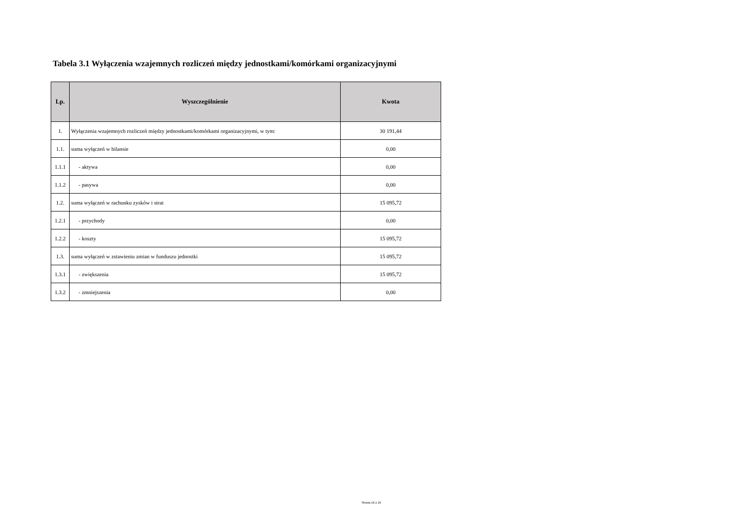Tabela 3.1 Wyłączenia wzajemnych rozliczeń między jednostkami/komórkami organizacyjnymi
| Lp. | Wyszczególnienie | Kwota |
| --- | --- | --- |
| 1. | Wyłączenia wzajemnych rozliczeń między jednostkami/komórkami organizacyjnymi, w tym: | 30 191,44 |
| 1.1. | suma wyłączeń w bilansie | 0,00 |
| 1.1.1 | - aktywa | 0,00 |
| 1.1.2 | - pasywa | 0,00 |
| 1.2. | suma wyłączeń w rachunku zysków i strat | 15 095,72 |
| 1.2.1 | - przychody | 0,00 |
| 1.2.2 | - koszty | 15 095,72 |
| 1.3. | suma wyłączeń w zstawieniu zmian w funduszu jednostki | 15 095,72 |
| 1.3.1 | - zwiększenia | 15 095,72 |
| 1.3.2 | - zmniejszenia | 0,00 |
Strona 16 z 16